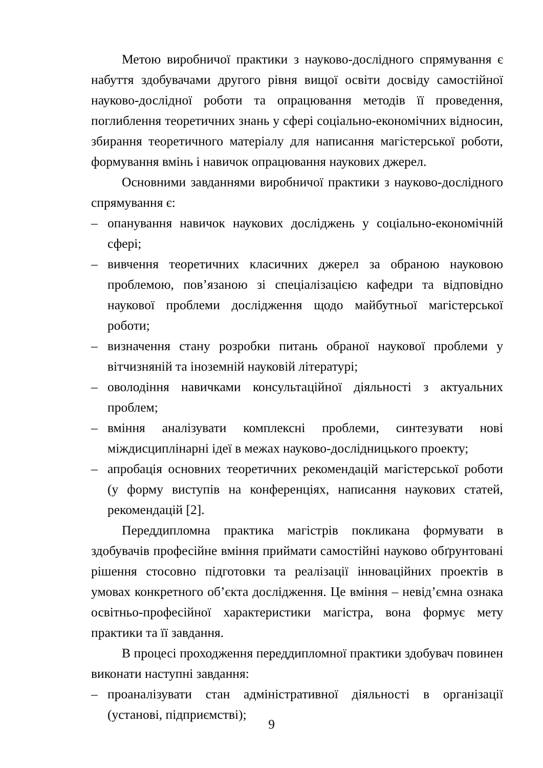Метою виробничої практики з науково-дослідного спрямування є набуття здобувачами другого рівня вищої освіти досвіду самостійної науково-дослідної роботи та опрацювання методів її проведення, поглиблення теоретичних знань у сфері соціально-економічних відносин, збирання теоретичного матеріалу для написання магістерської роботи, формування вмінь і навичок опрацювання наукових джерел.
Основними завданнями виробничої практики з науково-дослідного спрямування є:
– опанування навичок наукових досліджень у соціально-економічній сфері;
– вивчення теоретичних класичних джерел за обраною науковою проблемою, пов’язаною зі спеціалізацією кафедри та відповідно наукової проблеми дослідження щодо майбутньої магістерської роботи;
– визначення стану розробки питань обраної наукової проблеми у вітчизняній та іноземній науковій літературі;
– оволодіння навичками консультаційної діяльності з актуальних проблем;
– вміння аналізувати комплексні проблеми, синтезувати нові міждисциплінарні ідеї в межах науково-дослідницького проекту;
– апробація основних теоретичних рекомендацій магістерської роботи (у форму виступів на конференціях, написання наукових статей, рекомендацій [2].
Переддипломна практика магістрів покликана формувати в здобувачів професійне вміння приймати самостійні науково обґрунтовані рішення стосовно підготовки та реалізації інноваційних проектів в умовах конкретного об’єкта дослідження. Це вміння – невід’ємна ознака освітньо-професійної характеристики магістра, вона формує мету практики та її завдання.
В процесі проходження переддипломної практики здобувач повинен виконати наступні завдання:
– проаналізувати стан адміністративної діяльності в організації (установі, підприємстві);
9